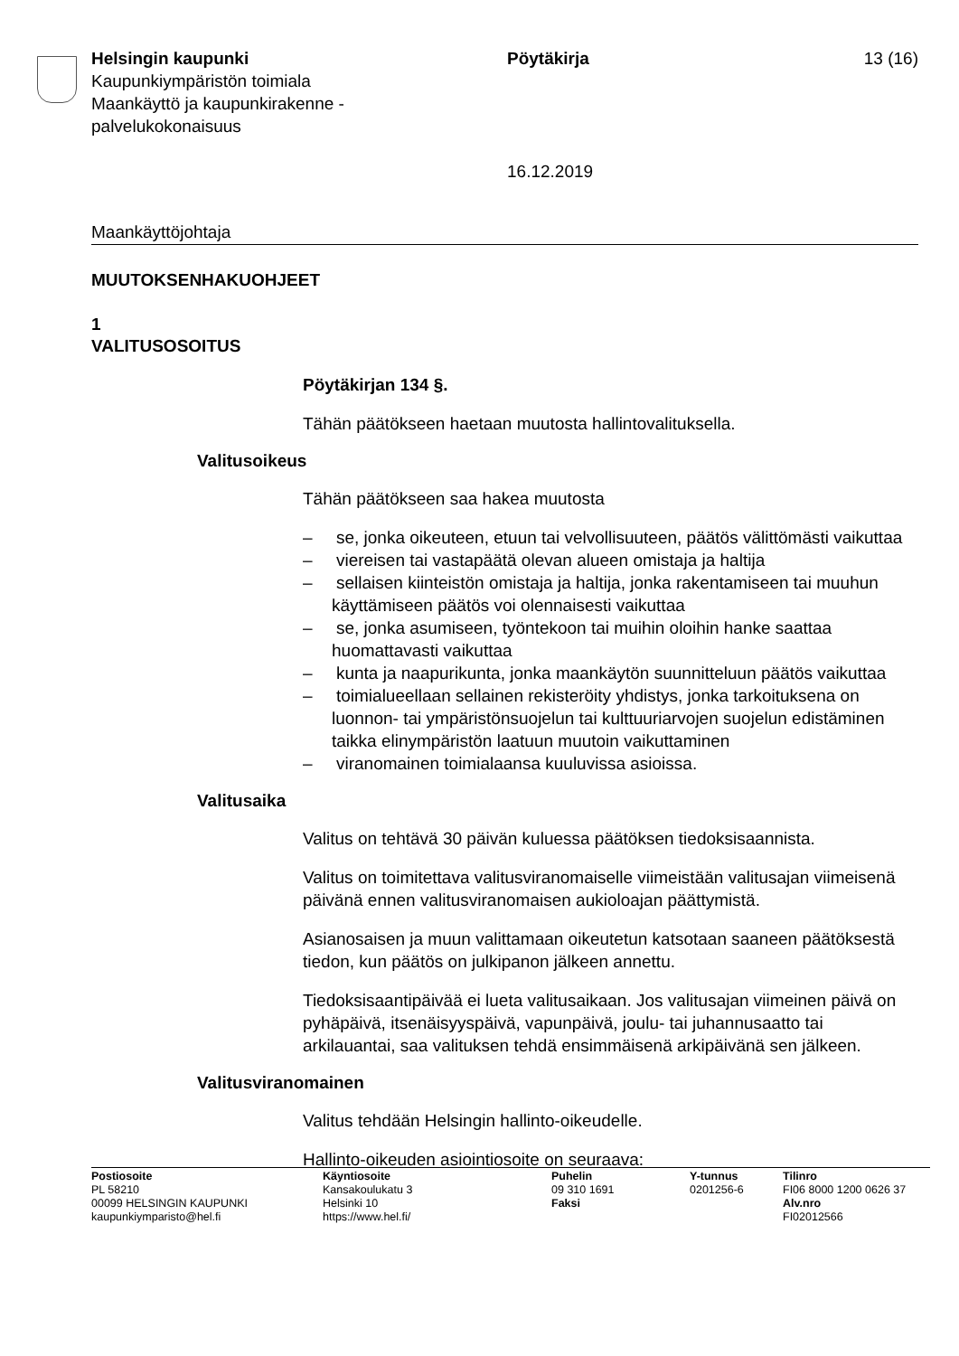Helsingin kaupunki
Kaupunkiympäristön toimiala
Maankäyttö ja kaupunkirakenne -
palvelukokonaisuus
Pöytäkirja
16.12.2019
13 (16)
Maankäyttöjohtaja
MUUTOKSENHAKUOHJEET
1
VALITUSOSOITUS
Pöytäkirjan 134 §.
Tähän päätökseen haetaan muutosta hallintovalituksella.
Valitusoikeus
Tähän päätökseen saa hakea muutosta
– se, jonka oikeuteen, etuun tai velvollisuuteen, päätös välittömästi vaikuttaa
– viereisen tai vastapäätä olevan alueen omistaja ja haltija
– sellaisen kiinteistön omistaja ja haltija, jonka rakentamiseen tai muuhun käyttämiseen päätös voi olennaisesti vaikuttaa
– se, jonka asumiseen, työntekoon tai muihin oloihin hanke saattaa huomattavasti vaikuttaa
– kunta ja naapurikunta, jonka maankäytön suunnitteluun päätös vaikuttaa
– toimialueellaan sellainen rekisteröity yhdistys, jonka tarkoituksena on luonnon- tai ympäristönsuojelun tai kulttuuriarvojen suojelun edistäminen taikka elinympäristön laatuun muutoin vaikuttaminen
– viranomainen toimialaansa kuuluvissa asioissa.
Valitusaika
Valitus on tehtävä 30 päivän kuluessa päätöksen tiedoksisaannista.
Valitus on toimitettava valitusviranomaiselle viimeistään valitusajan viimeisenä päivänä ennen valitusviranomaisen aukioloajan päättymistä.
Asianosaisen ja muun valittamaan oikeutetun katsotaan saaneen päätöksestä tiedon, kun päätös on julkipanon jälkeen annettu.
Tiedoksisaantipäivää ei lueta valitusaikaan. Jos valitusajan viimeinen päivä on pyhäpäivä, itsenäisyyspäivä, vapunpäivä, joulu- tai juhannusaatto tai arkilauantai, saa valituksen tehdä ensimmäisenä arkipäivänä sen jälkeen.
Valitusviranomainen
Valitus tehdään Helsingin hallinto-oikeudelle.
Hallinto-oikeuden asiointiosoite on seuraava:
Postiosoite
PL 58210
00099 HELSINGIN KAUPUNKI
kaupunkiymparisto@hel.fi
Käyntiosoite
Kansakoulukatu 3
Helsinki 10
https://www.hel.fi/
Puhelin
09 310 1691
Faksi
Y-tunnus
0201256-6
Tilinro
FI06 8000 1200 0626 37
Alv.nro
FI02012566